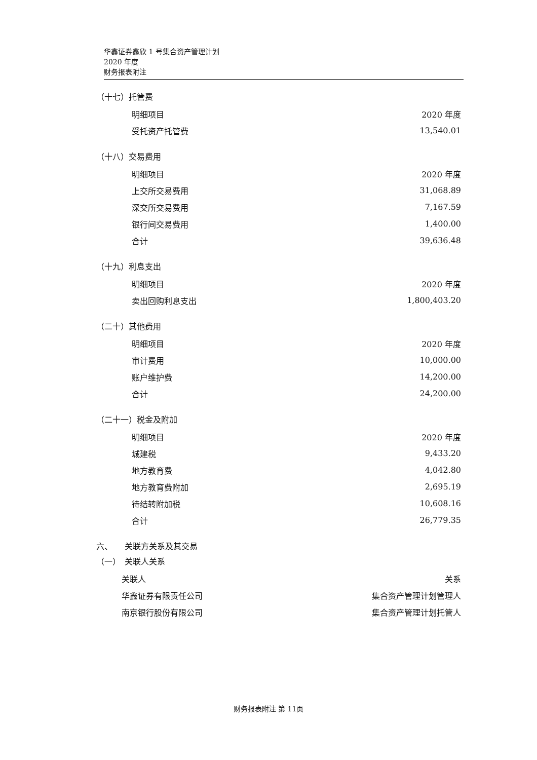华鑫证券鑫欣 1 号集合资产管理计划
2020 年度
财务报表附注
（十七）托管费
| 明细项目 | 2020 年度 |
| --- | --- |
| 受托资产托管费 | 13,540.01 |
（十八）交易费用
| 明细项目 | 2020 年度 |
| --- | --- |
| 上交所交易费用 | 31,068.89 |
| 深交所交易费用 | 7,167.59 |
| 银行间交易费用 | 1,400.00 |
| 合计 | 39,636.48 |
（十九）利息支出
| 明细项目 | 2020 年度 |
| --- | --- |
| 卖出回购利息支出 | 1,800,403.20 |
（二十）其他费用
| 明细项目 | 2020 年度 |
| --- | --- |
| 审计费用 | 10,000.00 |
| 账户维护费 | 14,200.00 |
| 合计 | 24,200.00 |
（二十一）税金及附加
| 明细项目 | 2020 年度 |
| --- | --- |
| 城建税 | 9,433.20 |
| 地方教育费 | 4,042.80 |
| 地方教育费附加 | 2,695.19 |
| 待结转附加税 | 10,608.16 |
| 合计 | 26,779.35 |
六、　　关联方关系及其交易
（一）　关联人关系
| 关联人 | 关系 |
| --- | --- |
| 华鑫证券有限责任公司 | 集合资产管理计划管理人 |
| 南京银行股份有限公司 | 集合资产管理计划托管人 |
财务报表附注 第 11页